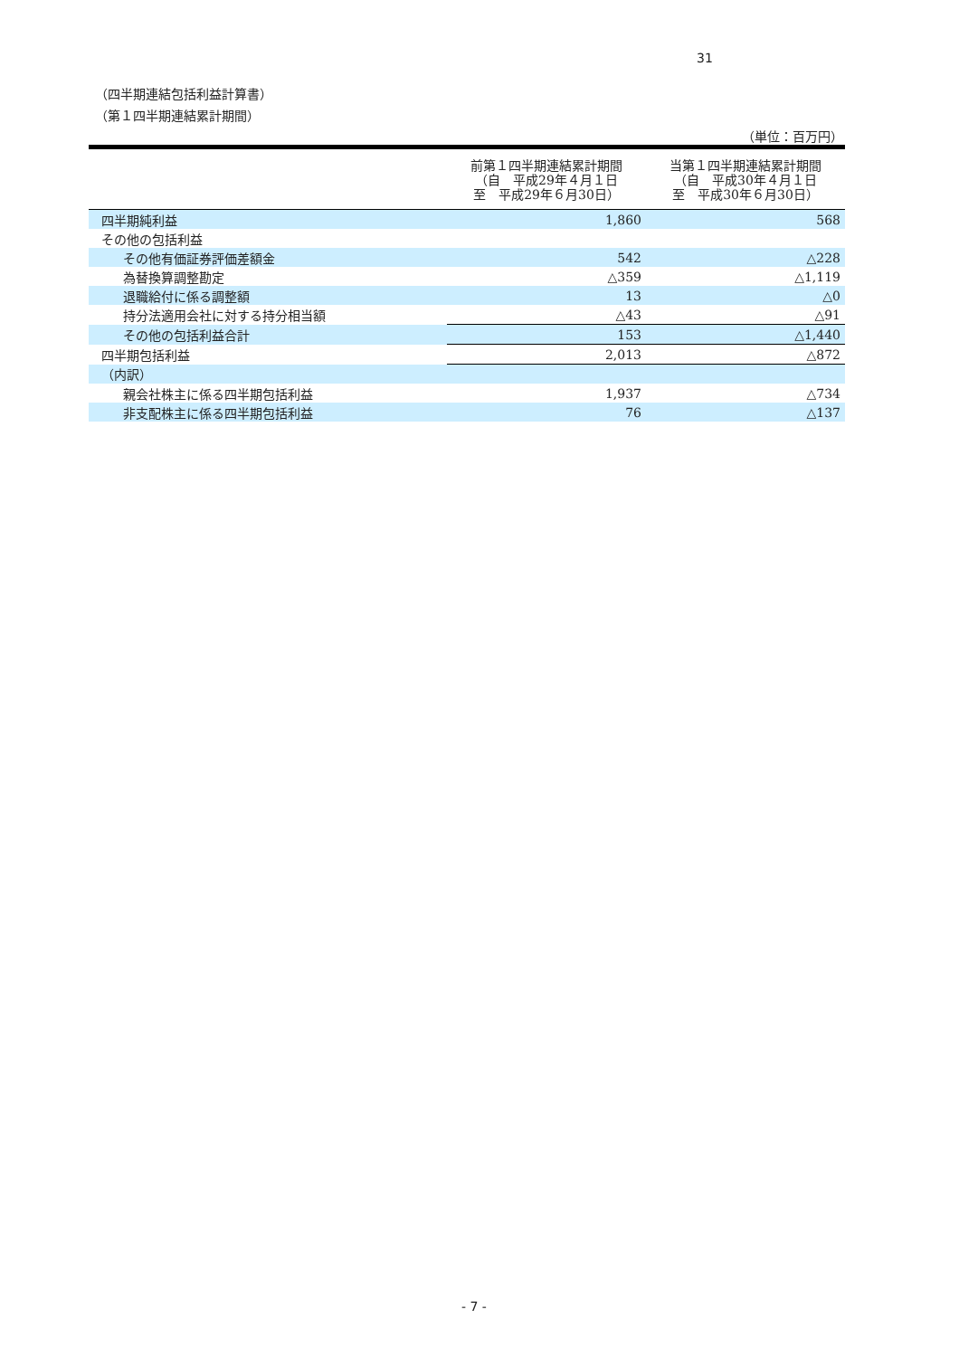31
（四半期連結包括利益計算書）
（第１四半期連結累計期間）
（単位：百万円）
| | 前第１四半期連結累計期間 （自 平成29年４月１日 至 平成29年６月30日） | 当第１四半期連結累計期間 （自 平成30年４月１日 至 平成30年６月30日） |
| --- | --- | --- |
| 四半期純利益 | 1,860 | 568 |
| その他の包括利益 | | |
| その他有価証券評価差額金 | 542 | △228 |
| 為替換算調整勘定 | △359 | △1,119 |
| 退職給付に係る調整額 | 13 | △0 |
| 持分法適用会社に対する持分相当額 | △43 | △91 |
| その他の包括利益合計 | 153 | △1,440 |
| 四半期包括利益 | 2,013 | △872 |
| （内訳） | | |
| 親会社株主に係る四半期包括利益 | 1,937 | △734 |
| 非支配株主に係る四半期包括利益 | 76 | △137 |
- 7 -